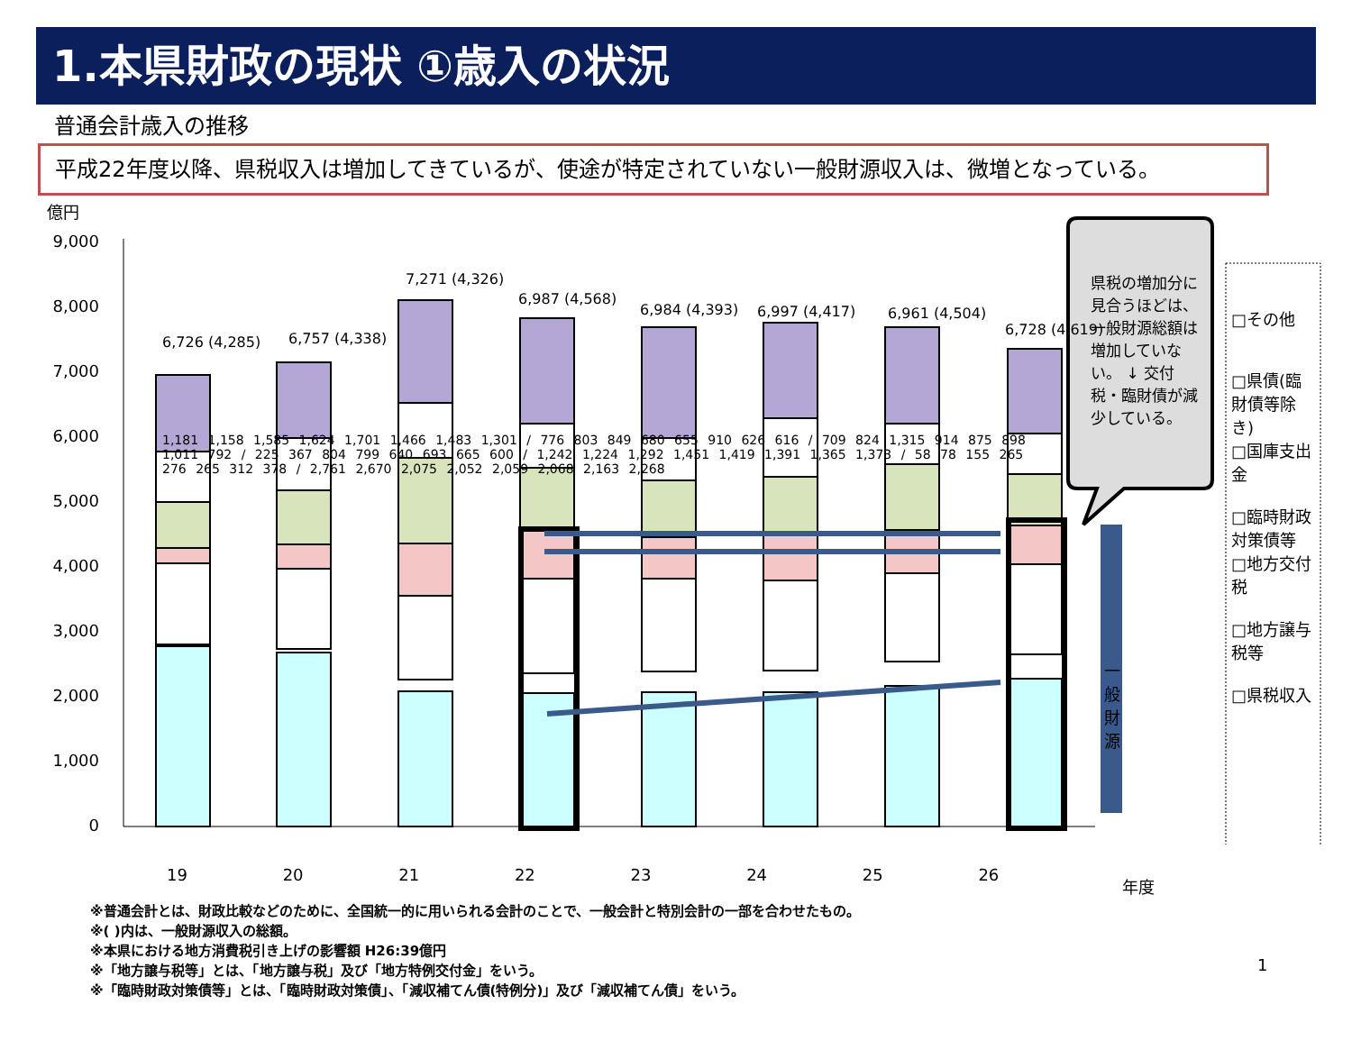1.本県財政の現状 ①歳入の状況
普通会計歳入の推移
平成22年度以降、県税収入は増加してきているが、使途が特定されていない一般財源収入は、微増となっている。
億円
9,000
8,000
7,000
6,000
5,000
4,000
3,000
2,000
1,000
0
6,726 (4,285) 6,757 (4,338)
7,271 (4,326)
6,987 (4,568)
6,984 (4,393) 6,997 (4,417) 6,961 (4,504)
6,728 (4,619)
県税の増加分に見合うほどは、一般財源総額は増加していない。 ↓ 交付税・臨財債が減少している。
□その他
□県債(臨財債等除き)
□国庫支出金
□臨時財政対策債等
□地方交付税
□地方譲与税等
□県税収入
一般財源
19 20 21 22 23 24 25 26 年度
1,181 1,158 1,585 1,624 1,701 1,466 1,483 1,301 / 776 803 849 680 655 910 626 616 / 709 824 1,315 914 875 898 1,011 792 / 225 367 804 799 640 693 665 600 / 1,242 1,224 1,292 1,451 1,419 1,391 1,365 1,373 / 58 78 155 265 276 265 312 378 / 2,761 2,670 2,075 2,052 2,059 2,068 2,163 2,268
※普通会計とは、財政比較などのために、全国統一的に用いられる会計のことで、一般会計と特別会計の一部を合わせたもの。
※( )内は、一般財源収入の総額。
※本県における地方消費税引き上げの影響額 H26:39億円
※「地方譲与税等」とは、「地方譲与税」及び「地方特例交付金」をいう。
※「臨時財政対策債等」とは、「臨時財政対策債」、「減収補てん債(特例分)」及び「減収補てん債」をいう。
1